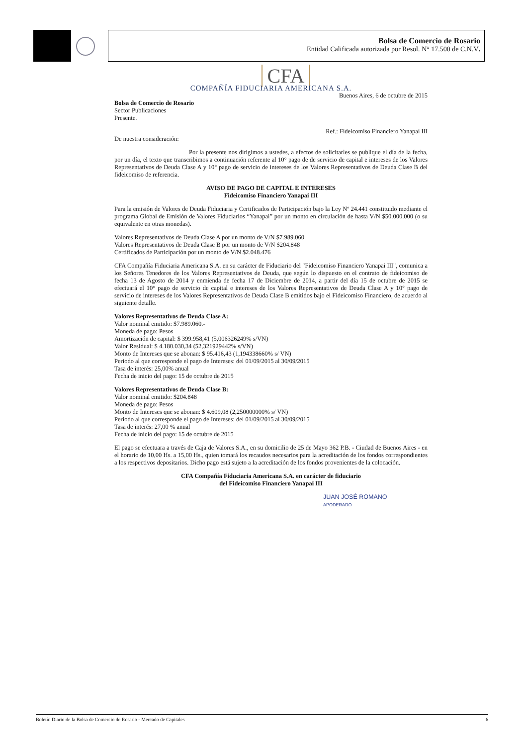Bolsa de Comercio de Rosario
Entidad Calificada autorizada por Resol. N° 17.500 de C.N.V.
CFA
COMPAÑÍA FIDUCIARIA AMERICANA S.A.
Buenos Aires, 6 de octubre de 2015
Bolsa de Comercio de Rosario
Sector Publicaciones
Presente.
Ref.: Fideicomiso Financiero Yanapai III
De nuestra consideración:
Por la presente nos dirigimos a ustedes, a efectos de solicitarles se publique el día de la fecha, por un día, el texto que transcribimos a continuación referente al 10° pago de de servicio de capital e intereses de los Valores Representativos de Deuda Clase A y 10° pago de servicio de intereses de los Valores Representativos de Deuda Clase B del fideicomiso de referencia.
AVISO DE PAGO DE CAPITAL E INTERESES
Fideicomiso Financiero Yanapai III
Para la emisión de Valores de Deuda Fiduciaria y Certificados de Participación bajo la Ley Nº 24.441 constituido mediante el programa Global de Emisión de Valores Fiduciarios “Yanapai” por un monto en circulación de hasta V/N $50.000.000 (o su equivalente en otras monedas).
Valores Representativos de Deuda Clase A por un monto de V/N $7.989.060
Valores Representativos de Deuda Clase B por un monto de V/N $204.848
Certificados de Participación por un monto de V/N $2.048.476
CFA Compañía Fiduciaria Americana S.A. en su carácter de Fiduciario del "Fideicomiso Financiero Yanapai III", comunica a los Señores Tenedores de los Valores Representativos de Deuda, que según lo dispuesto en el contrato de fideicomiso de fecha 13 de Agosto de 2014 y enmienda de fecha 17 de Diciembre de 2014, a partir del día 15 de octubre de 2015 se efectuará el 10° pago de servicio de capital e intereses de los Valores Representativos de Deuda Clase A y 10° pago de servicio de intereses de los Valores Representativos de Deuda Clase B emitidos bajo el Fideicomiso Financiero, de acuerdo al siguiente detalle.
Valores Representativos de Deuda Clase A:
Valor nominal emitido: $7.989.060.-
Moneda de pago: Pesos
Amortización de capital: $ 399.958,41 (5,006326249% s/VN)
Valor Residual: $ 4.180.030,34 (52,321929442% s/VN)
Monto de Intereses que se abonan: $ 95.416,43 (1,194338660% s/ VN)
Periodo al que corresponde el pago de Intereses: del 01/09/2015 al 30/09/2015
Tasa de interés: 25,00% anual
Fecha de inicio del pago: 15 de octubre de 2015
Valores Representativos de Deuda Clase B:
Valor nominal emitido: $204.848
Moneda de pago: Pesos
Monto de Intereses que se abonan: $ 4.609,08 (2,250000000% s/ VN)
Periodo al que corresponde el pago de Intereses: del 01/09/2015 al 30/09/2015
Tasa de interés: 27,00 % anual
Fecha de inicio del pago: 15 de octubre de 2015
El pago se efectuara a través de Caja de Valores S.A., en su domicilio de 25 de Mayo 362 P.B. - Ciudad de Buenos Aires - en el horario de 10,00 Hs. a 15,00 Hs., quien tomará los recaudos necesarios para la acreditación de los fondos correspondientes a los respectivos depositarios. Dicho pago está sujeto a la acreditación de los fondos provenientes de la colocación.
CFA Compañía Fiduciaria Americana S.A. en carácter de fiduciario
del Fideicomiso Financiero Yanapai III
JUAN JOSÉ ROMANO
APODERADO
Boletín Diario de la Bolsa de Comercio de Rosario - Mercado de Capitales 6